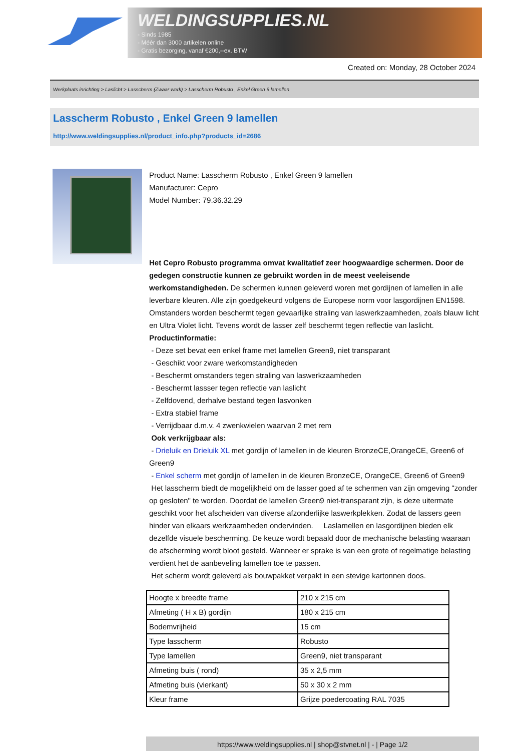WELDINGSUPPLIES.NL
- Sinds 1985
- Méér dan 3000 artikelen online
- Gratis bezorging, vanaf €200,--ex. BTW
Created on: Monday, 28 October 2024
Werkplaats inrichting > Laslicht > Lasscherm (Zwaar werk) > Lasscherm Robusto , Enkel Green 9 lamellen
Lasscherm Robusto , Enkel Green 9 lamellen
http://www.weldingsupplies.nl/product_info.php?products_id=2686
Product Name: Lasscherm Robusto , Enkel Green 9 lamellen
Manufacturer: Cepro
Model Number: 79.36.32.29
Het Cepro Robusto programma omvat kwalitatief zeer hoogwaardige schermen. Door de gedegen constructie kunnen ze gebruikt worden in de meest veeleisende werkomstandigheden. De schermen kunnen geleverd woren met gordijnen of lamellen in alle leverbare kleuren. Alle zijn goedgekeurd volgens de Europese norm voor lasgordijnen EN1598. Omstanders worden beschermt tegen gevaarlijke straling van laswerkzaamheden, zoals blauw licht en Ultra Violet licht. Tevens wordt de lasser zelf beschermt tegen reflectie van laslicht. Productinformatie:
- Deze set bevat een enkel frame met lamellen Green9, niet transparant
- Geschikt voor zware werkomstandigheden
- Beschermt omstanders tegen straling van laswerkzaamheden
- Beschermt lassser tegen reflectie van laslicht
- Zelfdovend, derhalve bestand tegen lasvonken
- Extra stabiel frame
- Verrijdbaar d.m.v. 4 zwenkwielen waarvan 2 met rem
Ook verkrijgbaar als:
- Drieluik en Drieluik XL met gordijn of lamellen in de kleuren BronzeCE,OrangeCE, Green6 of Green9
- Enkel scherm met gordijn of lamellen in de kleuren BronzeCE, OrangeCE, Green6 of Green9
Het lasscherm biedt de mogelijkheid om de lasser goed af te schermen van zijn omgeving "zonder op gesloten" te worden. Doordat de lamellen Green9 niet-transparant zijn, is deze uitermate geschikt voor het afscheiden van diverse afzonderlijke laswerkplekken. Zodat de lassers geen hinder van elkaars werkzaamheden ondervinden. Laslamellen en lasgordijnen bieden elk dezelfde visuele bescherming. De keuze wordt bepaald door de mechanische belasting waaraan de afscherming wordt bloot gesteld. Wanneer er sprake is van een grote of regelmatige belasting verdient het de aanbeveling lamellen toe te passen.
Het scherm wordt geleverd als bouwpakket verpakt in een stevige kartonnen doos.
| Hoogte x breedte frame | 210 x 215 cm |
| Afmeting ( H x B) gordijn | 180 x 215 cm |
| Bodemvrijheid | 15 cm |
| Type lasscherm | Robusto |
| Type lamellen | Green9, niet transparant |
| Afmeting buis ( rond) | 35 x 2,5 mm |
| Afmeting buis (vierkant) | 50 x 30 x 2 mm |
| Kleur frame | Grijze poedercoating RAL 7035 |
https://www.weldingsupplies.nl | shop@stvnet.nl | - | Page 1/2